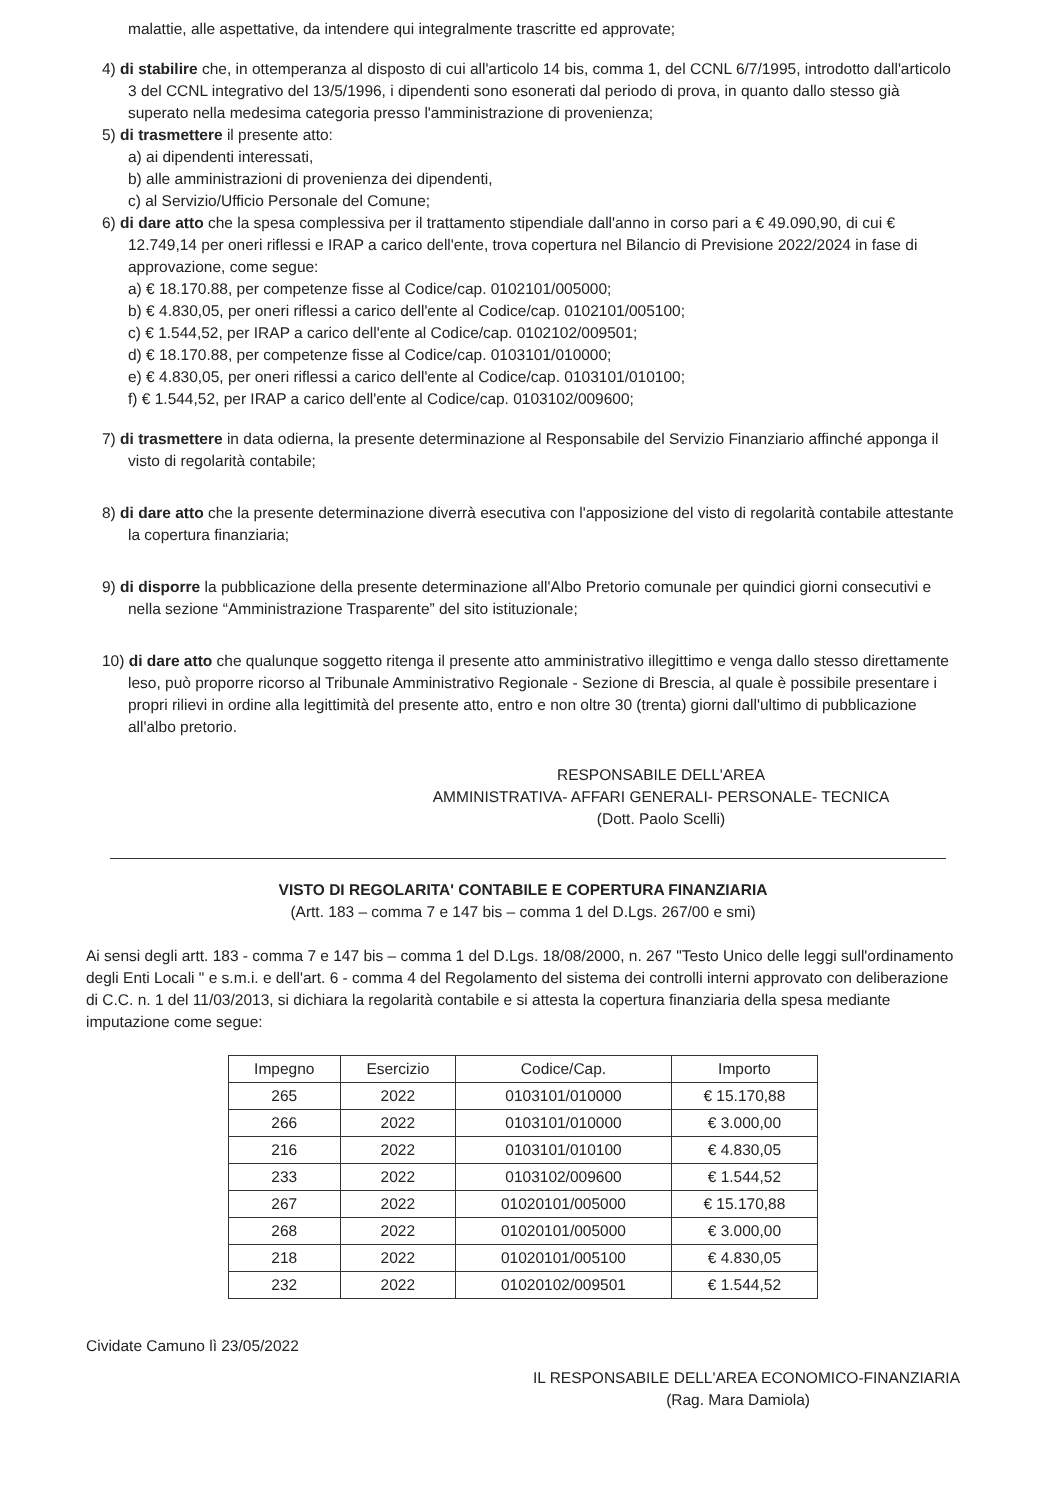malattie, alle aspettative, da intendere qui integralmente trascritte ed approvate;
4) di stabilire che, in ottemperanza al disposto di cui all'articolo 14 bis, comma 1, del CCNL 6/7/1995, introdotto dall'articolo 3 del CCNL integrativo del 13/5/1996, i dipendenti sono esonerati dal periodo di prova, in quanto dallo stesso già superato nella medesima categoria presso l'amministrazione di provenienza;
5) di trasmettere il presente atto:
a) ai dipendenti interessati,
b) alle amministrazioni di provenienza dei dipendenti,
c) al Servizio/Ufficio Personale del Comune;
6) di dare atto che la spesa complessiva per il trattamento stipendiale dall'anno in corso pari a € 49.090,90, di cui € 12.749,14 per oneri riflessi e IRAP a carico dell'ente, trova copertura nel Bilancio di Previsione 2022/2024 in fase di approvazione, come segue:
a) € 18.170.88, per competenze fisse al Codice/cap. 0102101/005000;
b) € 4.830,05, per oneri riflessi a carico dell'ente al Codice/cap. 0102101/005100;
c) € 1.544,52, per IRAP a carico dell'ente al Codice/cap. 0102102/009501;
d) € 18.170.88, per competenze fisse al Codice/cap. 0103101/010000;
e) € 4.830,05, per oneri riflessi a carico dell'ente al Codice/cap. 0103101/010100;
f) € 1.544,52, per IRAP a carico dell'ente al Codice/cap. 0103102/009600;
7) di trasmettere in data odierna, la presente determinazione al Responsabile del Servizio Finanziario affinché apponga il visto di regolarità contabile;
8) di dare atto che la presente determinazione diverrà esecutiva con l'apposizione del visto di regolarità contabile attestante la copertura finanziaria;
9) di disporre la pubblicazione della presente determinazione all'Albo Pretorio comunale per quindici giorni consecutivi e nella sezione “Amministrazione Trasparente” del sito istituzionale;
10) di dare atto che qualunque soggetto ritenga il presente atto amministrativo illegittimo e venga dallo stesso direttamente leso, può proporre ricorso al Tribunale Amministrativo Regionale - Sezione di Brescia, al quale è possibile presentare i propri rilievi in ordine alla legittimità del presente atto, entro e non oltre 30 (trenta) giorni dall'ultimo di pubblicazione all'albo pretorio.
RESPONSABILE DELL'AREA
AMMINISTRATIVA- AFFARI GENERALI- PERSONALE- TECNICA
(Dott. Paolo Scelli)
VISTO DI REGOLARITA' CONTABILE E COPERTURA FINANZIARIA
(Artt. 183 – comma 7 e 147 bis – comma 1 del D.Lgs. 267/00 e smi)
Ai sensi degli artt. 183 - comma 7 e 147 bis – comma 1 del D.Lgs. 18/08/2000, n. 267 "Testo Unico delle leggi sull'ordinamento degli Enti Locali " e s.m.i. e dell'art. 6 - comma 4 del Regolamento del sistema dei controlli interni approvato con deliberazione di C.C. n. 1 del 11/03/2013, si dichiara la regolarità contabile e si attesta la copertura finanziaria della spesa mediante imputazione come segue:
| Impegno | Esercizio | Codice/Cap. | Importo |
| --- | --- | --- | --- |
| 265 | 2022 | 0103101/010000 | € 15.170,88 |
| 266 | 2022 | 0103101/010000 | € 3.000,00 |
| 216 | 2022 | 0103101/010100 | € 4.830,05 |
| 233 | 2022 | 0103102/009600 | € 1.544,52 |
| 267 | 2022 | 01020101/005000 | € 15.170,88 |
| 268 | 2022 | 01020101/005000 | € 3.000,00 |
| 218 | 2022 | 01020101/005100 | € 4.830,05 |
| 232 | 2022 | 01020102/009501 | € 1.544,52 |
Cividate Camuno lì 23/05/2022
IL RESPONSABILE DELL'AREA ECONOMICO-FINANZIARIA
(Rag. Mara Damiola)